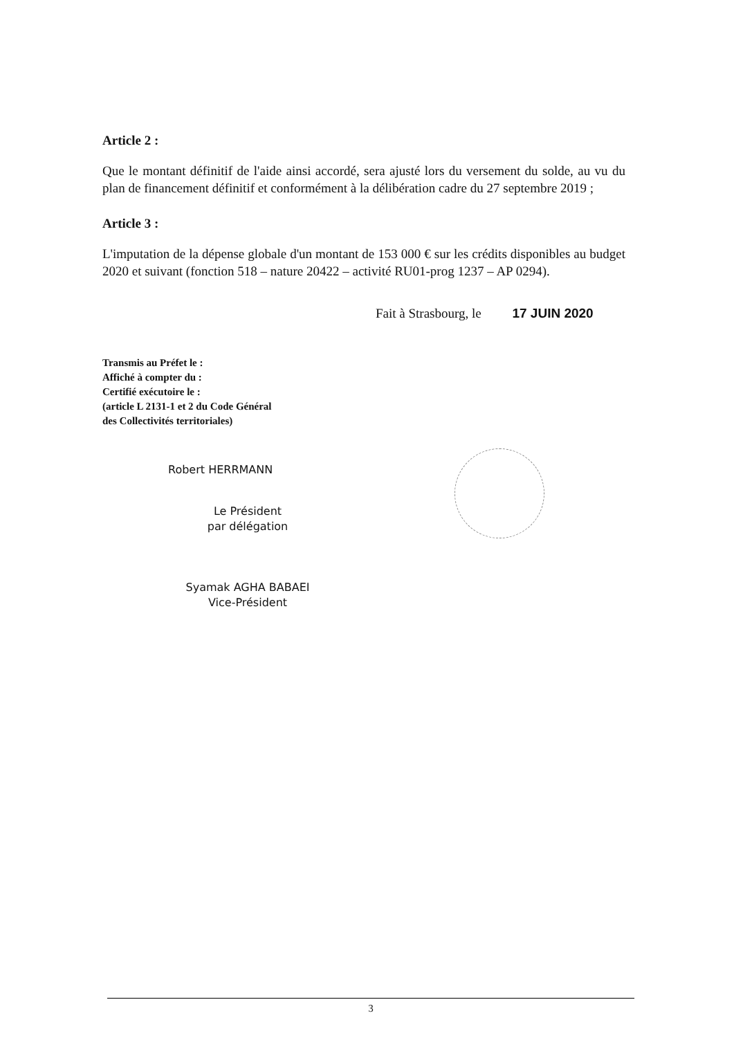Article 2 :
Que le montant définitif de l'aide ainsi accordé, sera ajusté lors du versement du solde, au vu du plan de financement définitif et conformément à la délibération cadre du 27 septembre 2019 ;
Article 3 :
L'imputation de la dépense globale d'un montant de 153 000 € sur les crédits disponibles au budget 2020 et suivant (fonction 518 – nature 20422 – activité RU01-prog 1237 – AP 0294).
Fait à Strasbourg, le 17 JUIN 2020
Transmis au Préfet le :
Affiché à compter du :
Certifié exécutoire le :
(article L 2131-1 et 2 du Code Général
des Collectivités territoriales)
Robert HERRMANN
Le Président
par délégation
Syamak AGHA BABAEI
Vice-Président
3